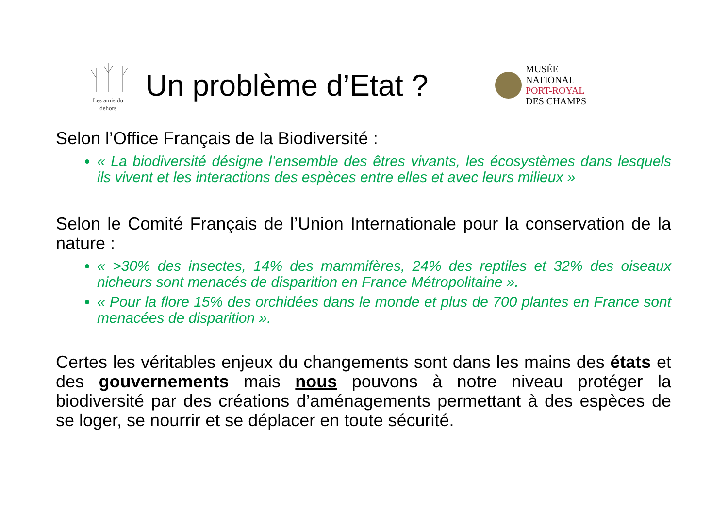Les amis du dehors
Un problème d’Etat ?
MUSÉE
NATIONAL
PORT-ROYAL
DES CHAMPS
Selon l’Office Français de la Biodiversité :
« La biodiversité désigne l’ensemble des êtres vivants, les écosystèmes dans lesquels ils vivent et les interactions des espèces entre elles et avec leurs milieux »
Selon le Comité Français de l’Union Internationale pour la conservation de la nature :
« >30% des insectes, 14% des mammifères, 24% des reptiles et 32% des oiseaux nicheurs sont menacés de disparition en France Métropolitaine ».
« Pour la flore 15% des orchidées dans le monde et plus de 700 plantes en France sont menacées de disparition ».
Certes les véritables enjeux du changements sont dans les mains des états et des gouvernements mais nous pouvons à notre niveau protéger la biodiversité par des créations d’aménagements permettant à des espèces de se loger, se nourrir et se déplacer en toute sécurité.